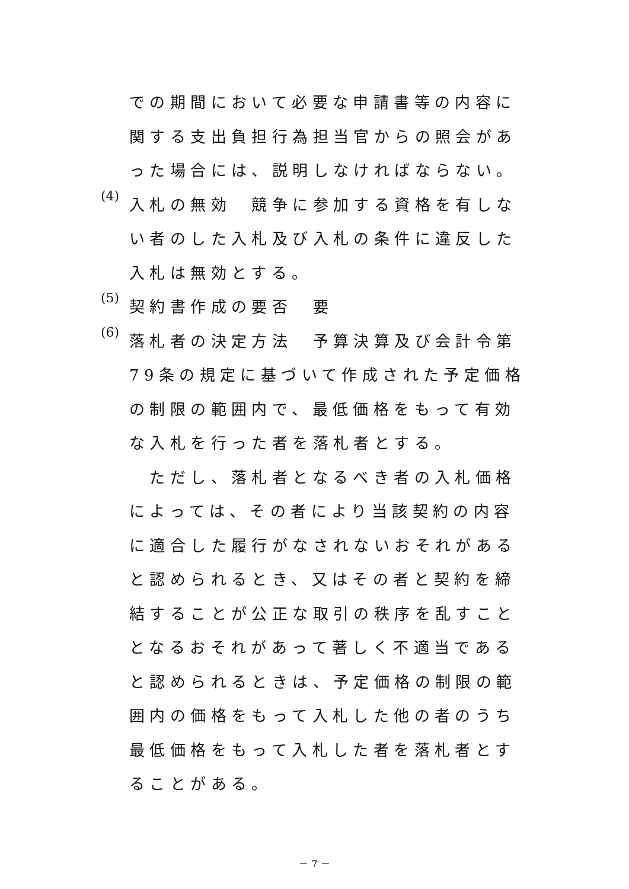での期間において必要な申請書等の内容に関する支出負担行為担当官からの照会があった場合には、説明しなければならない。
(4)
入札の無効　競争に参加する資格を有しない者のした入札及び入札の条件に違反した入札は無効とする。
(5)
契約書作成の要否　要
(6)
落札者の決定方法　予算決算及び会計令第79条の規定に基づいて作成された予定価格の制限の範囲内で、最低価格をもって有効な入札を行った者を落札者とする。
　ただし、落札者となるべき者の入札価格によっては、その者により当該契約の内容に適合した履行がなされないおそれがあると認められるとき、又はその者と契約を締結することが公正な取引の秩序を乱すこととなるおそれがあって著しく不適当であると認められるときは、予定価格の制限の範囲内の価格をもって入札した他の者のうち最低価格をもって入札した者を落札者とすることがある。
－ 7 －